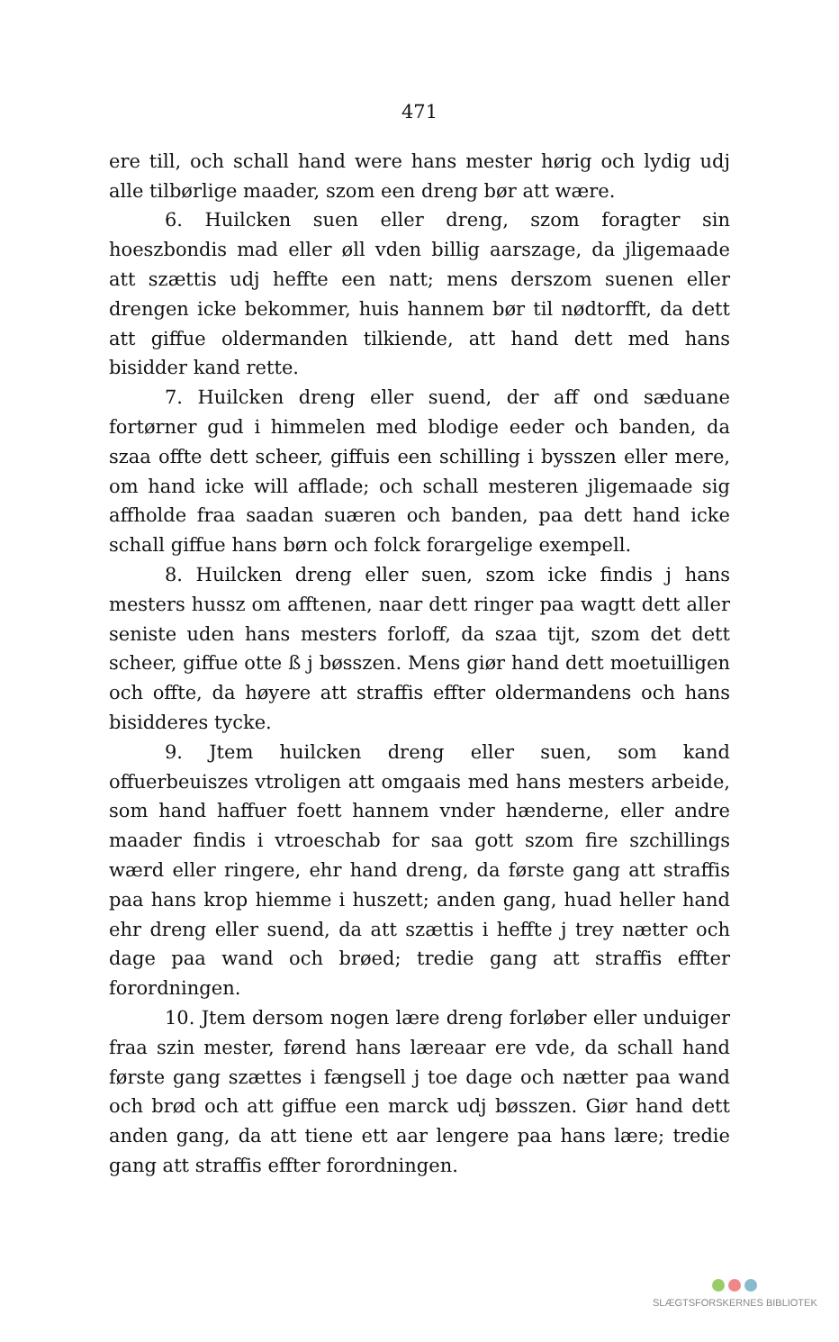471
ere till, och schall hand were hans mester hørig och lydig udj alle tilbørlige maader, szom een dreng bør att wære.
6. Huilcken suen eller dreng, szom foragter sin hoeszbondis mad eller øll vden billig aarszage, da jligemaade att szættis udj heffte een natt; mens derszom suenen eller drengen icke bekommer, huis hannem bør til nødtorfft, da dett att giffue oldermanden tilkiende, att hand dett med hans bisidder kand rette.
7. Huilcken dreng eller suend, der aff ond sæduane fortørner gud i himmelen med blodige eeder och banden, da szaa offte dett scheer, giffuis een schilling i bysszen eller mere, om hand icke will afflade; och schall mesteren jligemaade sig affholde fraa saadan suæren och banden, paa dett hand icke schall giffue hans børn och folck forargelige exempell.
8. Huilcken dreng eller suen, szom icke findis j hans mesters hussz om afftenen, naar dett ringer paa wagtt dett aller seniste uden hans mesters forloff, da szaa tijt, szom det dett scheer, giffue otte ß j bøsszen. Mens giør hand dett moetuilligen och offte, da høyere att straffis effter oldermandens och hans bisidderes tycke.
9. Jtem huilcken dreng eller suen, som kand offuerbeuiszes vtroligen att omgaais med hans mesters arbeide, som hand haffuer foett hannem vnder hænderne, eller andre maader findis i vtroeschab for saa gott szom fire szchillings wærd eller ringere, ehr hand dreng, da første gang att straffis paa hans krop hiemme i huszett; anden gang, huad heller hand ehr dreng eller suend, da att szættis i heffte j trey nætter och dage paa wand och brøed; tredie gang att straffis effter forordningen.
10. Jtem dersom nogen lære dreng forløber eller unduiger fraa szin mester, førend hans læreaar ere vde, da schall hand første gang szættes i fængsell j toe dage och nætter paa wand och brød och att giffue een marck udj bøsszen. Giør hand dett anden gang, da att tiene ett aar lengere paa hans lære; tredie gang att straffis effter forordningen.
SLÆGTSFORSKERNES BIBLIOTEK